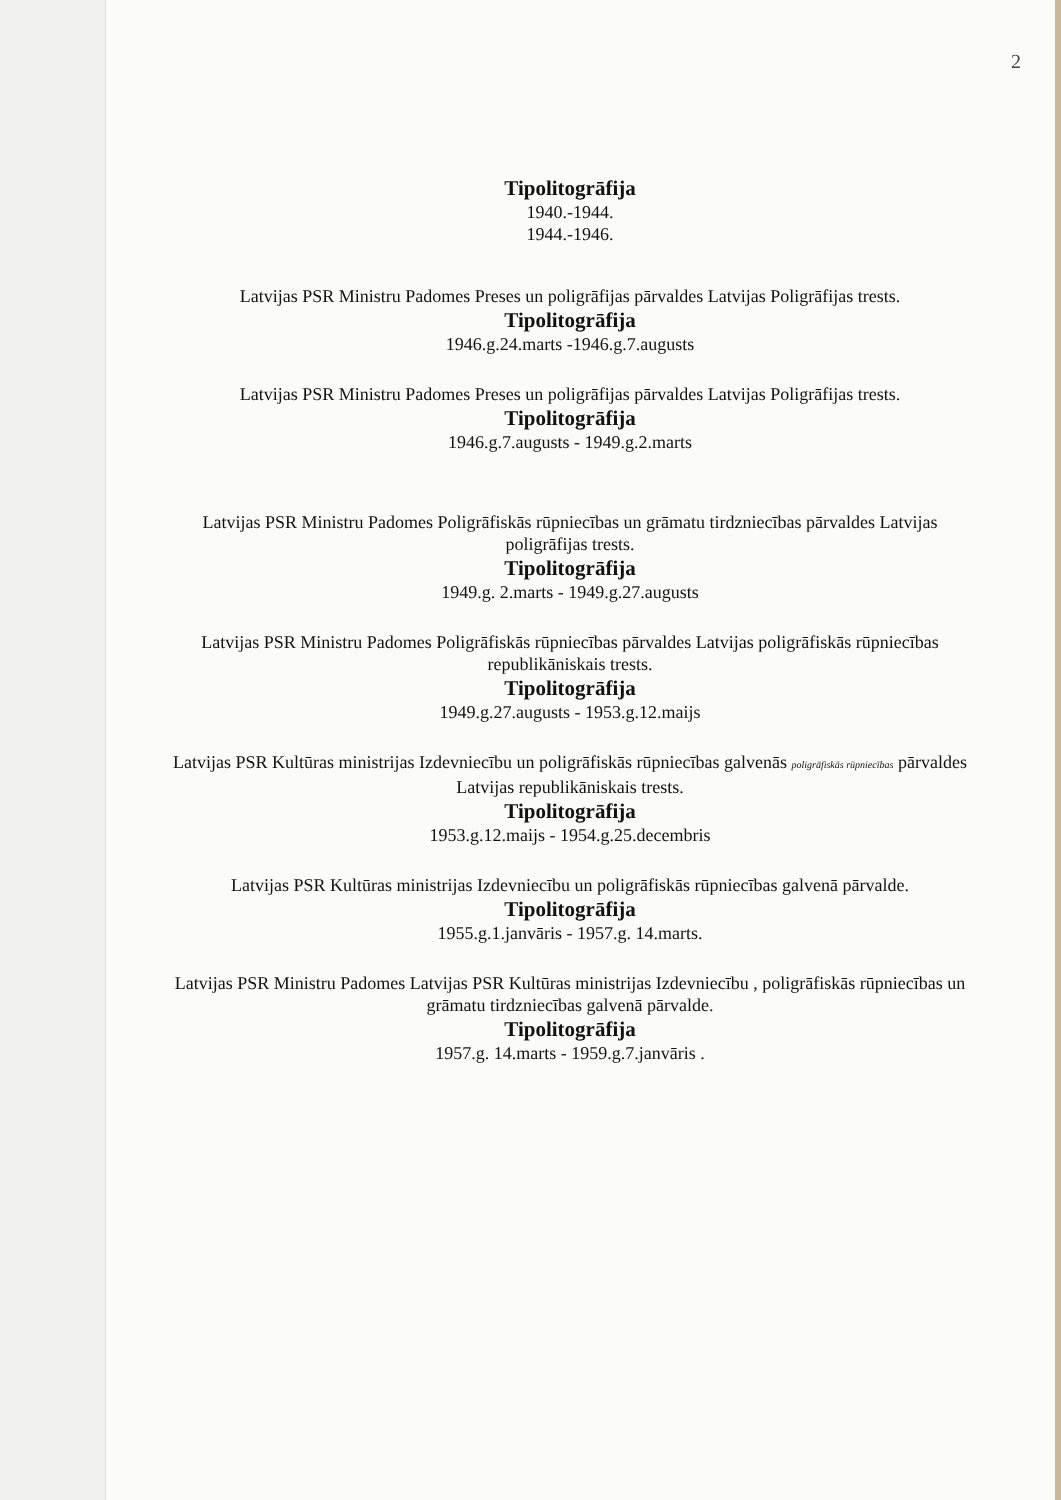2
Tipolitogrāfija
1940.-1944.
1944.-1946.
Latvijas PSR Ministru Padomes Preses un poligrāfijas pārvaldes Latvijas Poligrāfijas trests.
Tipolitogrāfija
1946.g.24.marts -1946.g.7.augusts
Latvijas PSR Ministru Padomes Preses un poligrāfijas pārvaldes Latvijas Poligrāfijas trests.
Tipolitogrāfija
1946.g.7.augusts - 1949.g.2.marts
Latvijas PSR Ministru Padomes Poligrāfiskās rūpniecības un grāmatu tirdzniecības pārvaldes Latvijas poligrāfijas trests.
Tipolitogrāfija
1949.g. 2.marts - 1949.g.27.augusts
Latvijas PSR Ministru Padomes Poligrāfiskās rūpniecības pārvaldes Latvijas poligrāfiskās rūpniecības republikāniskais trests.
Tipolitogrāfija
1949.g.27.augusts - 1953.g.12.maijs
Latvijas PSR Kultūras ministrijas Izdevniecību un poligrāfiskās rūpniecības galvenās poligrāfiskās rūpniecības pārvaldes Latvijas republikāniskais trests.
Tipolitogrāfija
1953.g.12.maijs - 1954.g.25.decembris
Latvijas PSR Kultūras ministrijas Izdevniecību un poligrāfiskās rūpniecības galvenā pārvalde.
Tipolitogrāfija
1955.g.1.janvāris - 1957.g. 14.marts.
Latvijas PSR Ministru Padomes Latvijas PSR Kultūras ministrijas Izdevniecību , poligrāfiskās rūpniecības un grāmatu tirdzniecības galvenā pārvalde.
Tipolitogrāfija
1957.g. 14.marts - 1959.g.7.janvāris .